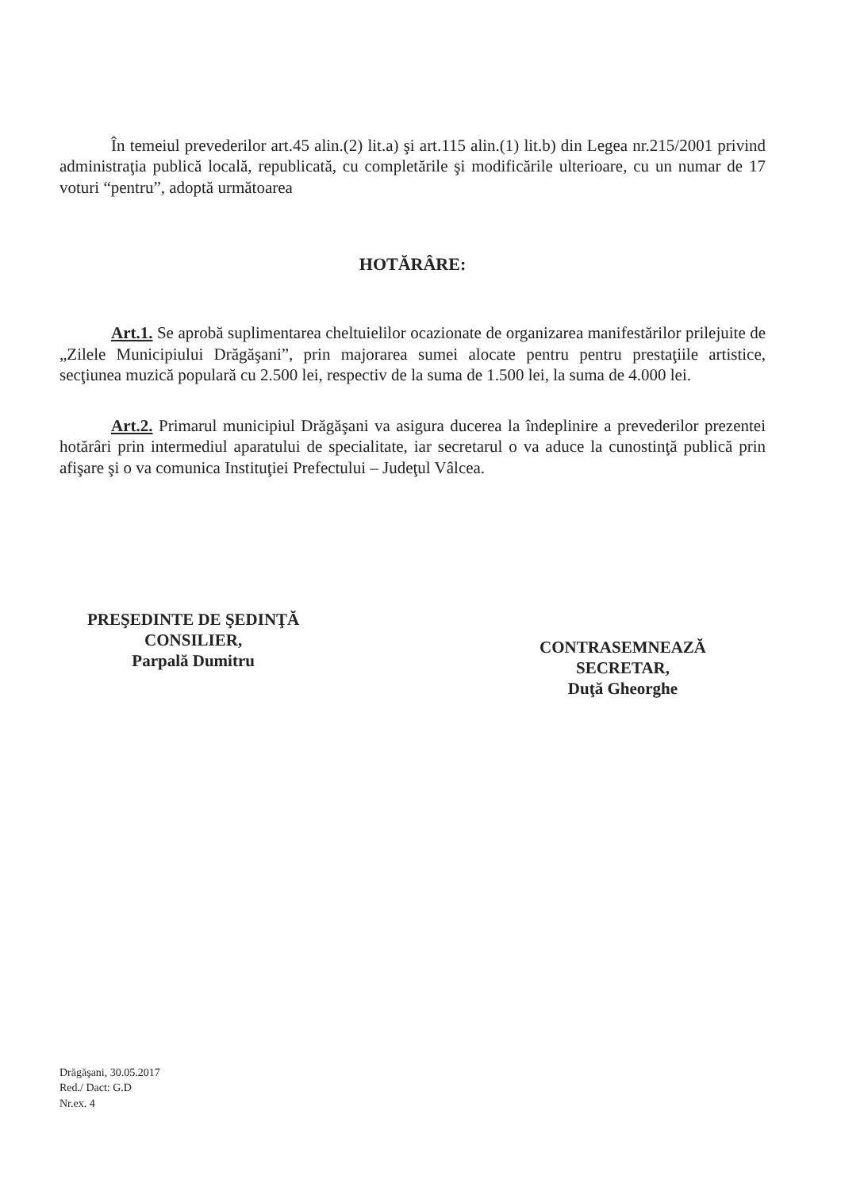În temeiul prevederilor art.45 alin.(2) lit.a) şi art.115 alin.(1) lit.b) din Legea nr.215/2001 privind administraţia publică locală, republicată, cu completările şi modificările ulterioare, cu un numar de 17 voturi “pentru”, adoptă următoarea
HOTĂRÂRE:
Art.1. Se aprobă suplimentarea cheltuielilor ocazionate de organizarea manifestărilor prilejuite de „Zilele Municipiului Drăgăşani”, prin majorarea sumei alocate pentru pentru prestaţiile artistice, secţiunea muzică populară cu 2.500 lei, respectiv de la suma de 1.500 lei, la suma de 4.000 lei.
Art.2. Primarul municipiul Drăgăşani va asigura ducerea la îndeplinire a prevederilor prezentei hotărâri prin intermediul aparatului de specialitate, iar secretarul o va aduce la cunostinţă publică prin afişare şi o va comunica Instituţiei Prefectului – Judeţul Vâlcea.
PREŞEDINTE DE ŞEDINŢĂ
CONSILIER,
Parpală Dumitru
CONTRASEMNEAZĂ
SECRETAR,
Duţă Gheorghe
Drăgăşani, 30.05.2017
Red./ Dact: G.D
Nr.ex. 4